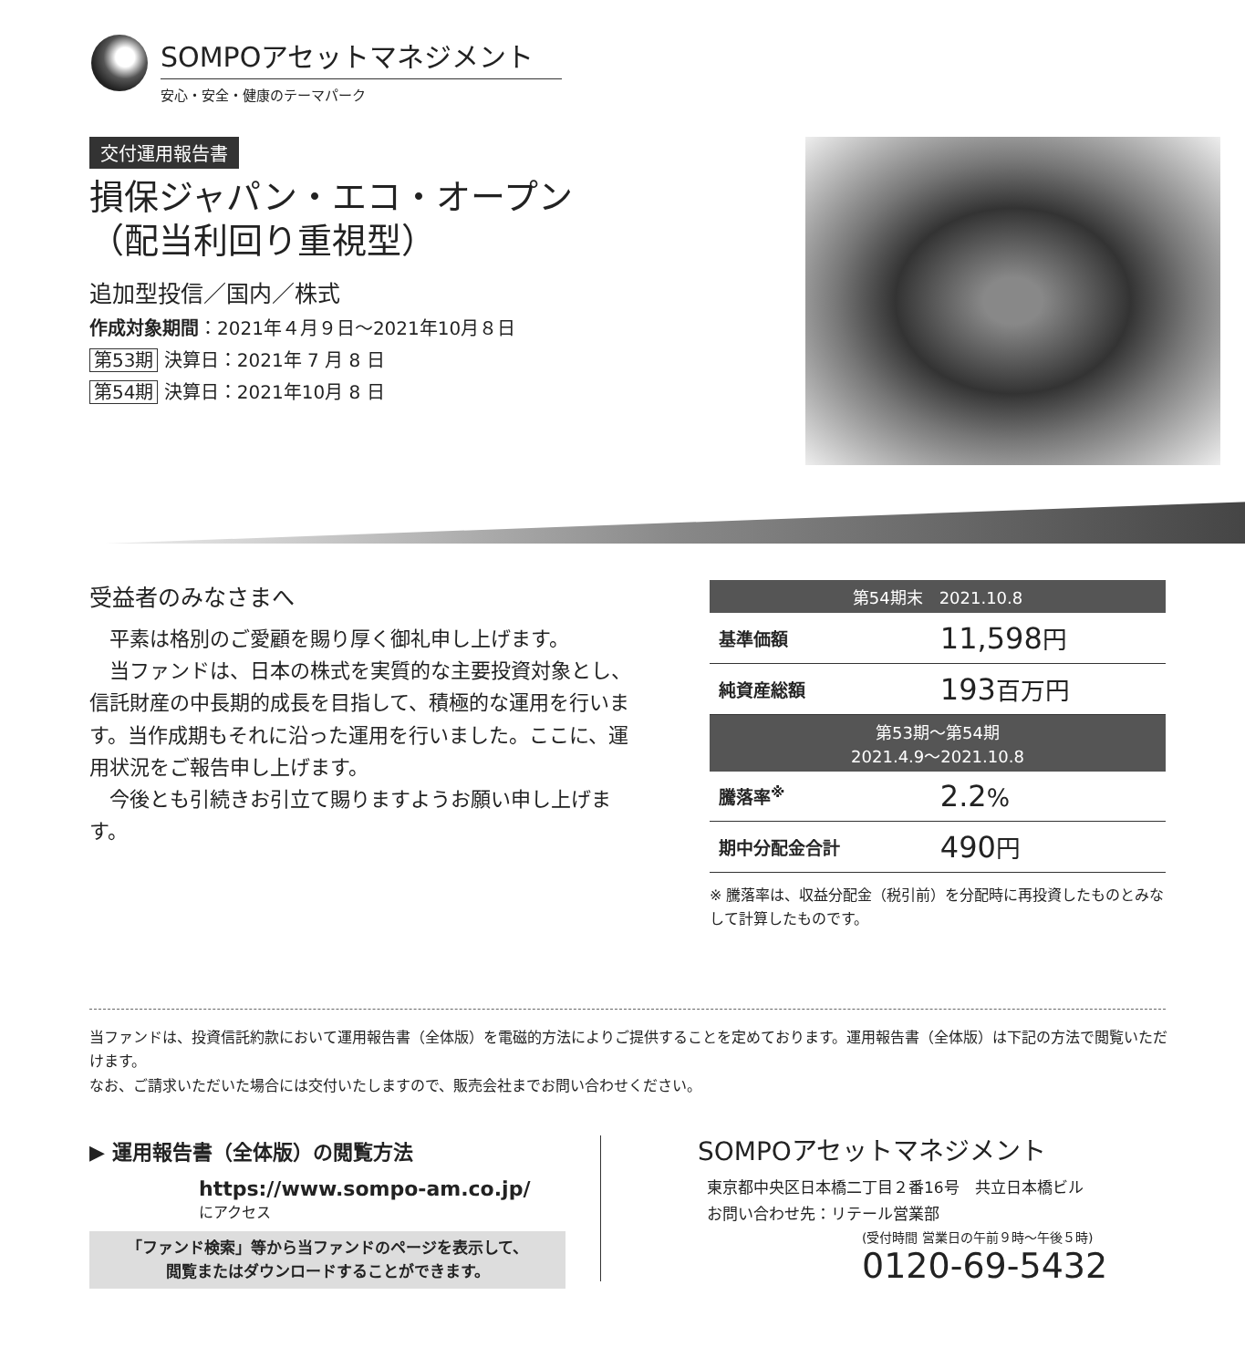SOMPOアセットマネジメント
安心・安全・健康のテーマパーク
交付運用報告書
損保ジャパン・エコ・オープン
（配当利回り重視型）
追加型投信／国内／株式
作成対象期間：2021年４月９日〜2021年10月８日
第53期 決算日：2021年 7 月 8 日
第54期 決算日：2021年10月 8 日
受益者のみなさまへ
平素は格別のご愛顧を賜り厚く御礼申し上げます。
当ファンドは、日本の株式を実質的な主要投資対象とし、信託財産の中長期的成長を目指して、積極的な運用を行います。当作成期もそれに沿った運用を行いました。ここに、運用状況をご報告申し上げます。
今後とも引続きお引立て賜りますようお願い申し上げます。
| 第54期末 2021.10.8 | |
| --- | --- |
| 基準価額 | 11,598 円 |
| 純資産総額 | 193 百万円 |
| 第53期〜第54期 2021.4.9〜2021.10.8 | |
| 騰落率<sup>※</sup> | 2.2 % |
| 期中分配金合計 | 490 円 |
※ 騰落率は、収益分配金（税引前）を分配時に再投資したものとみなして計算したものです。
当ファンドは、投資信託約款において運用報告書（全体版）を電磁的方法によりご提供することを定めております。運用報告書（全体版）は下記の方法で閲覧いただけます。
なお、ご請求いただいた場合には交付いたしますので、販売会社までお問い合わせください。
▶ 運用報告書（全体版）の閲覧方法
https://www.sompo-am.co.jp/
にアクセス
「ファンド検索」等から当ファンドのページを表示して、
閲覧またはダウンロードすることができます。
SOMPOアセットマネジメント
東京都中央区日本橋二丁目２番16号　共立日本橋ビル
お問い合わせ先：リテール営業部
(受付時間 営業日の午前９時〜午後５時)
0120-69-5432